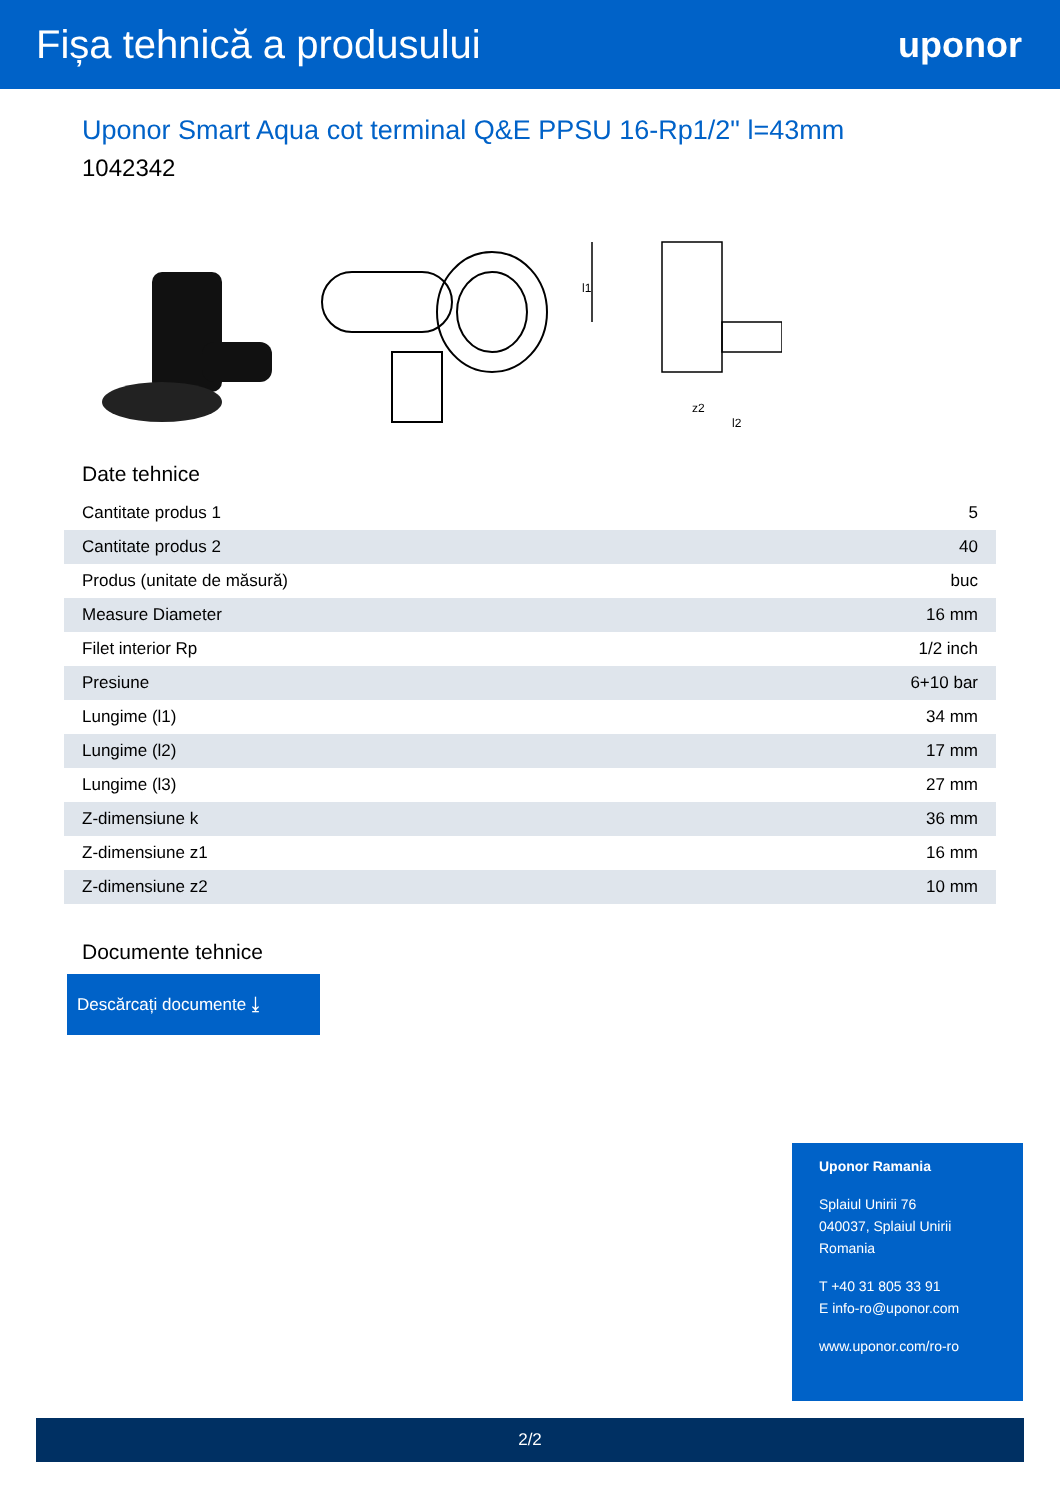Fișa tehnică a produsului uponor
Uponor Smart Aqua cot terminal Q&E PPSU 16-Rp1/2" l=43mm
1042342
l1
z2
l2
Date tehnice
| Cantitate produs 1 | 5 |
| Cantitate produs 2 | 40 |
| Produs (unitate de măsură) | buc |
| Measure Diameter | 16 mm |
| Filet interior Rp | 1/2 inch |
| Presiune | 6+10 bar |
| Lungime (l1) | 34 mm |
| Lungime (l2) | 17 mm |
| Lungime (l3) | 27 mm |
| Z-dimensiune k | 36 mm |
| Z-dimensiune z1 | 16 mm |
| Z-dimensiune z2 | 10 mm |
Documente tehnice
Descărcați documente ⤓
Uponor Ramania
Splaiul Unirii 76
040037, Splaiul Unirii
Romania
T +40 31 805 33 91
E info-ro@uponor.com
www.uponor.com/ro-ro
2/2